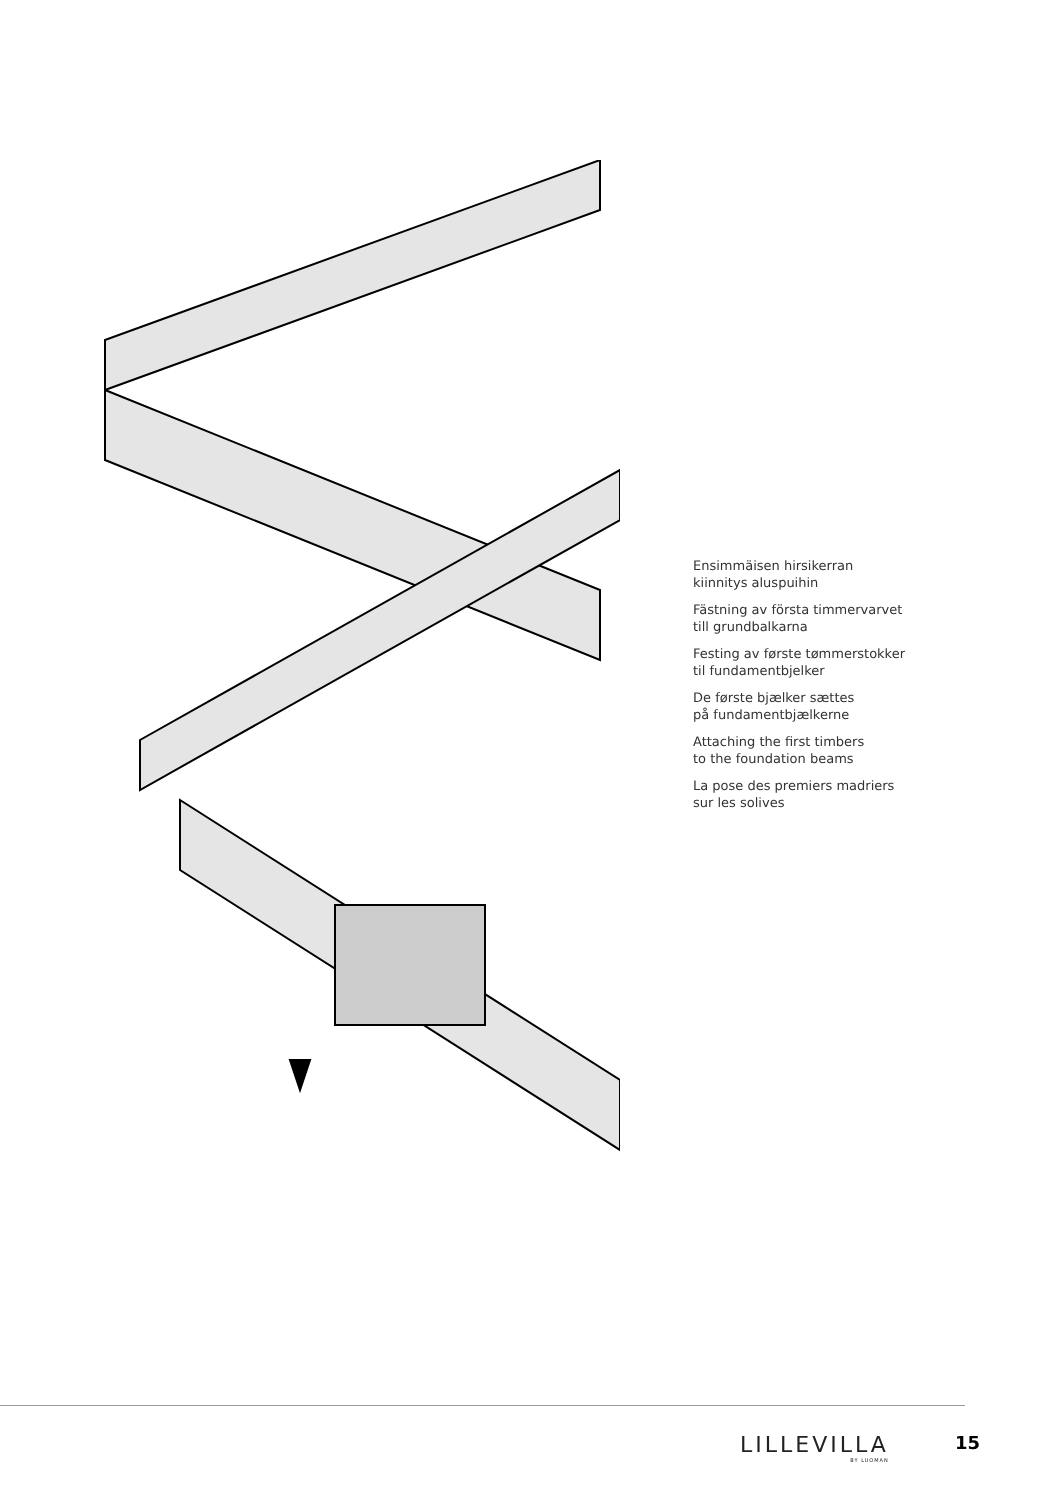Ensimmäisen hirsikerran
kiinnitys aluspuihin
Fästning av första timmervarvet
till grundbalkarna
Festing av første tømmerstokker
til fundamentbjelker
De første bjælker sættes
på fundamentbjælkerne
Attaching the first timbers
to the foundation beams
La pose des premiers madriers
sur les solives
LILLEVILLA
BY LUOMAN
15